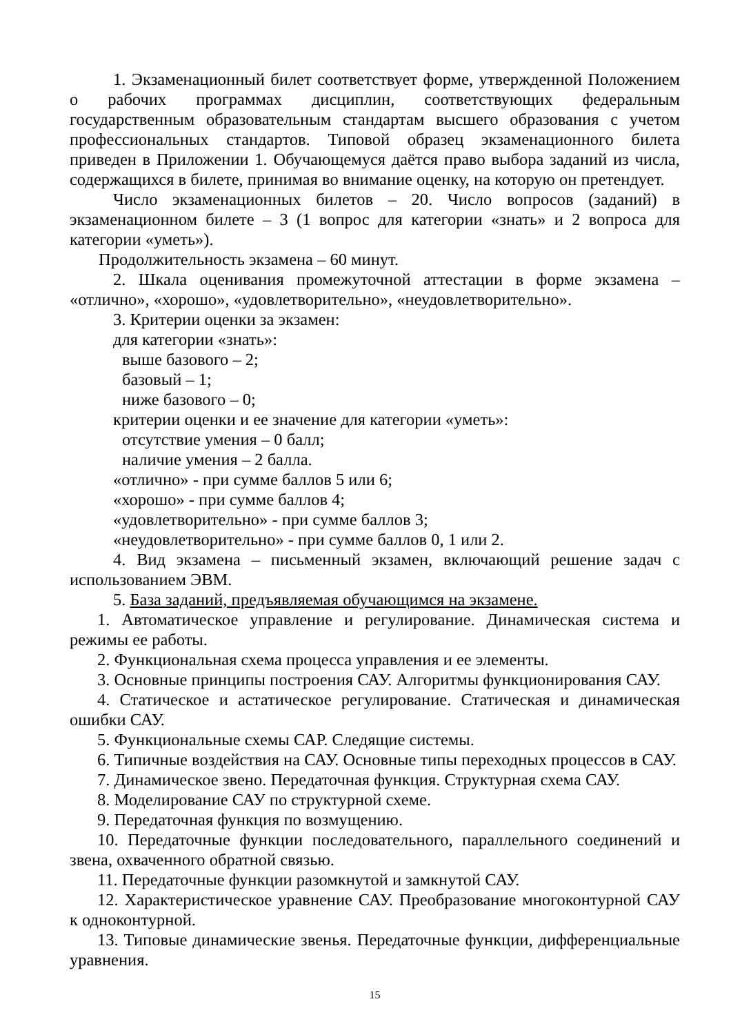1. Экзаменационный билет соответствует форме, утвержденной Положением о рабочих программах дисциплин, соответствующих федеральным государственным образовательным стандартам высшего образования с учетом профессиональных стандартов. Типовой образец экзаменационного билета приведен в Приложении 1. Обучающемуся даётся право выбора заданий из числа, содержащихся в билете, принимая во внимание оценку, на которую он претендует.
Число экзаменационных билетов – 20. Число вопросов (заданий) в экзаменационном билете – 3 (1 вопрос для категории «знать» и 2 вопроса для категории «уметь»).
Продолжительность экзамена – 60 минут.
2. Шкала оценивания промежуточной аттестации в форме экзамена – «отлично», «хорошо», «удовлетворительно», «неудовлетворительно».
3. Критерии оценки за экзамен:
для категории «знать»:
выше базового – 2;
базовый – 1;
ниже базового – 0;
критерии оценки и ее значение для категории «уметь»:
отсутствие умения – 0 балл;
наличие умения – 2 балла.
«отлично» - при сумме баллов 5 или 6;
«хорошо» - при сумме баллов 4;
«удовлетворительно» - при сумме баллов 3;
«неудовлетворительно» - при сумме баллов 0, 1 или 2.
4. Вид экзамена – письменный экзамен, включающий решение задач с использованием ЭВМ.
5. База заданий, предъявляемая обучающимся на экзамене.
1. Автоматическое управление и регулирование. Динамическая система и режимы ее работы.
2. Функциональная схема процесса управления и ее элементы.
3. Основные принципы построения САУ. Алгоритмы функционирования САУ.
4. Статическое и астатическое регулирование. Статическая и динамическая ошибки САУ.
5. Функциональные схемы САР. Следящие системы.
6. Типичные воздействия на САУ. Основные типы переходных процессов в САУ.
7. Динамическое звено. Передаточная функция. Структурная схема САУ.
8. Моделирование САУ по структурной схеме.
9. Передаточная функция по возмущению.
10. Передаточные функции последовательного, параллельного соединений и звена, охваченного обратной связью.
11. Передаточные функции разомкнутой и замкнутой САУ.
12. Характеристическое уравнение САУ. Преобразование многоконтурной САУ к одноконтурной.
13. Типовые динамические звенья. Передаточные функции, дифференциальные уравнения.
15